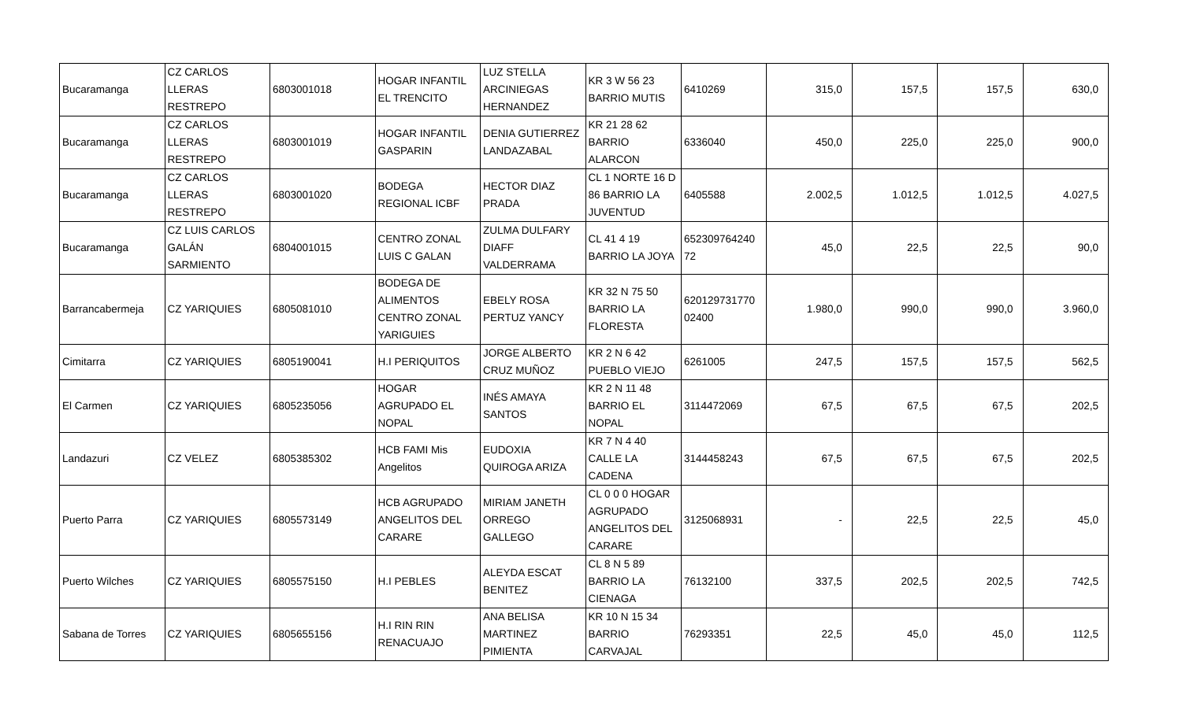| Bucaramanga | CZ CARLOS LLERAS RESTREPO | 6803001018 | HOGAR INFANTIL EL TRENCITO | LUZ STELLA ARCINIEGAS HERNANDEZ | KR 3 W 56 23 BARRIO MUTIS | 6410269 | 315,0 | 157,5 | 157,5 | 630,0 |
| Bucaramanga | CZ CARLOS LLERAS RESTREPO | 6803001019 | HOGAR INFANTIL GASPARIN | DENIA GUTIERREZ LANDAZABAL | KR 21 28 62 BARRIO ALARCON | 6336040 | 450,0 | 225,0 | 225,0 | 900,0 |
| Bucaramanga | CZ CARLOS LLERAS RESTREPO | 6803001020 | BODEGA REGIONAL ICBF | HECTOR DIAZ PRADA | CL 1 NORTE 16 D 86 BARRIO LA JUVENTUD | 6405588 | 2.002,5 | 1.012,5 | 1.012,5 | 4.027,5 |
| Bucaramanga | CZ LUIS CARLOS GALÁN SARMIENTO | 6804001015 | CENTRO ZONAL LUIS C GALAN | ZULMA DULFARY DIAFF VALDERRAMA | CL 41 4 19 BARRIO LA JOYA | 652309764240 72 | 45,0 | 22,5 | 22,5 | 90,0 |
| Barrancabermeja | CZ YARIQUIES | 6805081010 | BODEGA DE ALIMENTOS CENTRO ZONAL YARIGUIES | EBELY ROSA PERTUZ YANCY | KR 32 N 75 50 BARRIO LA FLORESTA | 620129731770 02400 | 1.980,0 | 990,0 | 990,0 | 3.960,0 |
| Cimitarra | CZ YARIQUIES | 6805190041 | H.I PERIQUITOS | JORGE ALBERTO CRUZ MUÑOZ | KR 2 N 6 42 PUEBLO VIEJO | 6261005 | 247,5 | 157,5 | 157,5 | 562,5 |
| El Carmen | CZ YARIQUIES | 6805235056 | HOGAR AGRUPADO EL NOPAL | INÉS AMAYA SANTOS | KR 2 N 11 48 BARRIO EL NOPAL | 3114472069 | 67,5 | 67,5 | 67,5 | 202,5 |
| Landazuri | CZ VELEZ | 6805385302 | HCB FAMI Mis Angelitos | EUDOXIA QUIROGA ARIZA | KR 7 N 4 40 CALLE LA CADENA | 3144458243 | 67,5 | 67,5 | 67,5 | 202,5 |
| Puerto Parra | CZ YARIQUIES | 6805573149 | HCB AGRUPADO ANGELITOS DEL CARARE | MIRIAM JANETH ORREGO GALLEGO | CL 0 0 0 HOGAR AGRUPADO ANGELITOS DEL CARARE | 3125068931 | - | 22,5 | 22,5 | 45,0 |
| Puerto Wilches | CZ YARIQUIES | 6805575150 | H.I PEBLES | ALEYDA ESCAT BENITEZ | CL 8 N 5 89 BARRIO LA CIENAGA | 76132100 | 337,5 | 202,5 | 202,5 | 742,5 |
| Sabana de Torres | CZ YARIQUIES | 6805655156 | H.I RIN RIN RENACUAJO | ANA BELISA MARTINEZ PIMIENTA | KR 10 N 15 34 BARRIO CARVAJAL | 76293351 | 22,5 | 45,0 | 45,0 | 112,5 |